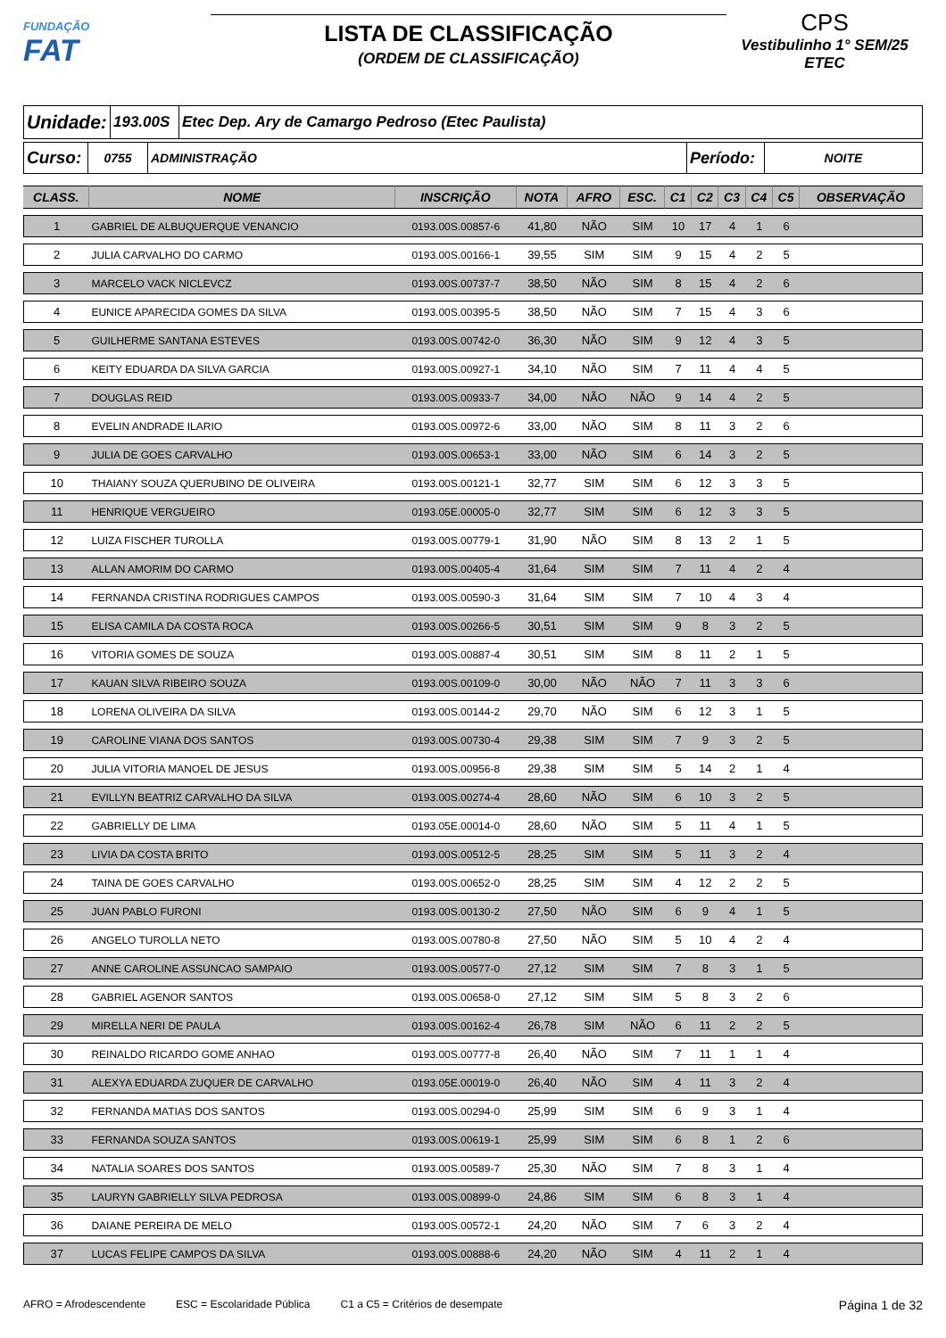FUNDAÇÃO
FAT
LISTA DE CLASSIFICAÇÃO
(ORDEM DE CLASSIFICAÇÃO)
CPS
Vestibulinho 1° SEM/25
ETEC
| Unidade: | 193.00S | Etec Dep. Ary de Camargo Pedroso (Etec Paulista) |
| Curso: | 0755 | ADMINISTRAÇÃO | Período: | NOITE |
| CLASS. | NOME | INSCRIÇÃO | NOTA | AFRO | ESC. | C1 | C2 | C3 | C4 | C5 | OBSERVAÇÃO |
| --- | --- | --- | --- | --- | --- | --- | --- | --- | --- | --- | --- |
| 1 | GABRIEL DE ALBUQUERQUE VENANCIO | 0193.00S.00857-6 | 41,80 | NÃO | SIM | 10 | 17 | 4 | 1 | 6 | |
| 2 | JULIA CARVALHO DO CARMO | 0193.00S.00166-1 | 39,55 | SIM | SIM | 9 | 15 | 4 | 2 | 5 | |
| 3 | MARCELO VACK NICLEVCZ | 0193.00S.00737-7 | 38,50 | NÃO | SIM | 8 | 15 | 4 | 2 | 6 | |
| 4 | EUNICE APARECIDA GOMES DA SILVA | 0193.00S.00395-5 | 38,50 | NÃO | SIM | 7 | 15 | 4 | 3 | 6 | |
| 5 | GUILHERME SANTANA ESTEVES | 0193.00S.00742-0 | 36,30 | NÃO | SIM | 9 | 12 | 4 | 3 | 5 | |
| 6 | KEITY EDUARDA DA SILVA GARCIA | 0193.00S.00927-1 | 34,10 | NÃO | SIM | 7 | 11 | 4 | 4 | 5 | |
| 7 | DOUGLAS REID | 0193.00S.00933-7 | 34,00 | NÃO | NÃO | 9 | 14 | 4 | 2 | 5 | |
| 8 | EVELIN ANDRADE ILARIO | 0193.00S.00972-6 | 33,00 | NÃO | SIM | 8 | 11 | 3 | 2 | 6 | |
| 9 | JULIA DE GOES CARVALHO | 0193.00S.00653-1 | 33,00 | NÃO | SIM | 6 | 14 | 3 | 2 | 5 | |
| 10 | THAIANY SOUZA QUERUBINO DE OLIVEIRA | 0193.00S.00121-1 | 32,77 | SIM | SIM | 6 | 12 | 3 | 3 | 5 | |
| 11 | HENRIQUE VERGUEIRO | 0193.05E.00005-0 | 32,77 | SIM | SIM | 6 | 12 | 3 | 3 | 5 | |
| 12 | LUIZA FISCHER TUROLLA | 0193.00S.00779-1 | 31,90 | NÃO | SIM | 8 | 13 | 2 | 1 | 5 | |
| 13 | ALLAN AMORIM DO CARMO | 0193.00S.00405-4 | 31,64 | SIM | SIM | 7 | 11 | 4 | 2 | 4 | |
| 14 | FERNANDA CRISTINA RODRIGUES CAMPOS | 0193.00S.00590-3 | 31,64 | SIM | SIM | 7 | 10 | 4 | 3 | 4 | |
| 15 | ELISA CAMILA DA COSTA ROCA | 0193.00S.00266-5 | 30,51 | SIM | SIM | 9 | 8 | 3 | 2 | 5 | |
| 16 | VITORIA GOMES DE SOUZA | 0193.00S.00887-4 | 30,51 | SIM | SIM | 8 | 11 | 2 | 1 | 5 | |
| 17 | KAUAN SILVA RIBEIRO SOUZA | 0193.00S.00109-0 | 30,00 | NÃO | NÃO | 7 | 11 | 3 | 3 | 6 | |
| 18 | LORENA OLIVEIRA DA SILVA | 0193.00S.00144-2 | 29,70 | NÃO | SIM | 6 | 12 | 3 | 1 | 5 | |
| 19 | CAROLINE VIANA DOS SANTOS | 0193.00S.00730-4 | 29,38 | SIM | SIM | 7 | 9 | 3 | 2 | 5 | |
| 20 | JULIA VITORIA MANOEL DE JESUS | 0193.00S.00956-8 | 29,38 | SIM | SIM | 5 | 14 | 2 | 1 | 4 | |
| 21 | EVILLYN BEATRIZ CARVALHO DA SILVA | 0193.00S.00274-4 | 28,60 | NÃO | SIM | 6 | 10 | 3 | 2 | 5 | |
| 22 | GABRIELLY DE LIMA | 0193.05E.00014-0 | 28,60 | NÃO | SIM | 5 | 11 | 4 | 1 | 5 | |
| 23 | LIVIA DA COSTA BRITO | 0193.00S.00512-5 | 28,25 | SIM | SIM | 5 | 11 | 3 | 2 | 4 | |
| 24 | TAINA DE GOES CARVALHO | 0193.00S.00652-0 | 28,25 | SIM | SIM | 4 | 12 | 2 | 2 | 5 | |
| 25 | JUAN PABLO FURONI | 0193.00S.00130-2 | 27,50 | NÃO | SIM | 6 | 9 | 4 | 1 | 5 | |
| 26 | ANGELO TUROLLA NETO | 0193.00S.00780-8 | 27,50 | NÃO | SIM | 5 | 10 | 4 | 2 | 4 | |
| 27 | ANNE CAROLINE ASSUNCAO SAMPAIO | 0193.00S.00577-0 | 27,12 | SIM | SIM | 7 | 8 | 3 | 1 | 5 | |
| 28 | GABRIEL AGENOR SANTOS | 0193.00S.00658-0 | 27,12 | SIM | SIM | 5 | 8 | 3 | 2 | 6 | |
| 29 | MIRELLA NERI DE PAULA | 0193.00S.00162-4 | 26,78 | SIM | NÃO | 6 | 11 | 2 | 2 | 5 | |
| 30 | REINALDO RICARDO GOME ANHAO | 0193.00S.00777-8 | 26,40 | NÃO | SIM | 7 | 11 | 1 | 1 | 4 | |
| 31 | ALEXYA EDUARDA ZUQUER DE CARVALHO | 0193.05E.00019-0 | 26,40 | NÃO | SIM | 4 | 11 | 3 | 2 | 4 | |
| 32 | FERNANDA MATIAS DOS SANTOS | 0193.00S.00294-0 | 25,99 | SIM | SIM | 6 | 9 | 3 | 1 | 4 | |
| 33 | FERNANDA SOUZA SANTOS | 0193.00S.00619-1 | 25,99 | SIM | SIM | 6 | 8 | 1 | 2 | 6 | |
| 34 | NATALIA SOARES DOS SANTOS | 0193.00S.00589-7 | 25,30 | NÃO | SIM | 7 | 8 | 3 | 1 | 4 | |
| 35 | LAURYN GABRIELLY SILVA PEDROSA | 0193.00S.00899-0 | 24,86 | SIM | SIM | 6 | 8 | 3 | 1 | 4 | |
| 36 | DAIANE PEREIRA DE MELO | 0193.00S.00572-1 | 24,20 | NÃO | SIM | 7 | 6 | 3 | 2 | 4 | |
| 37 | LUCAS FELIPE CAMPOS DA SILVA | 0193.00S.00888-6 | 24,20 | NÃO | SIM | 4 | 11 | 2 | 1 | 4 | |
AFRO = Afrodescendente ESC = Escolaridade Pública C1 a C5 = Critérios de desempate Página 1 de 32